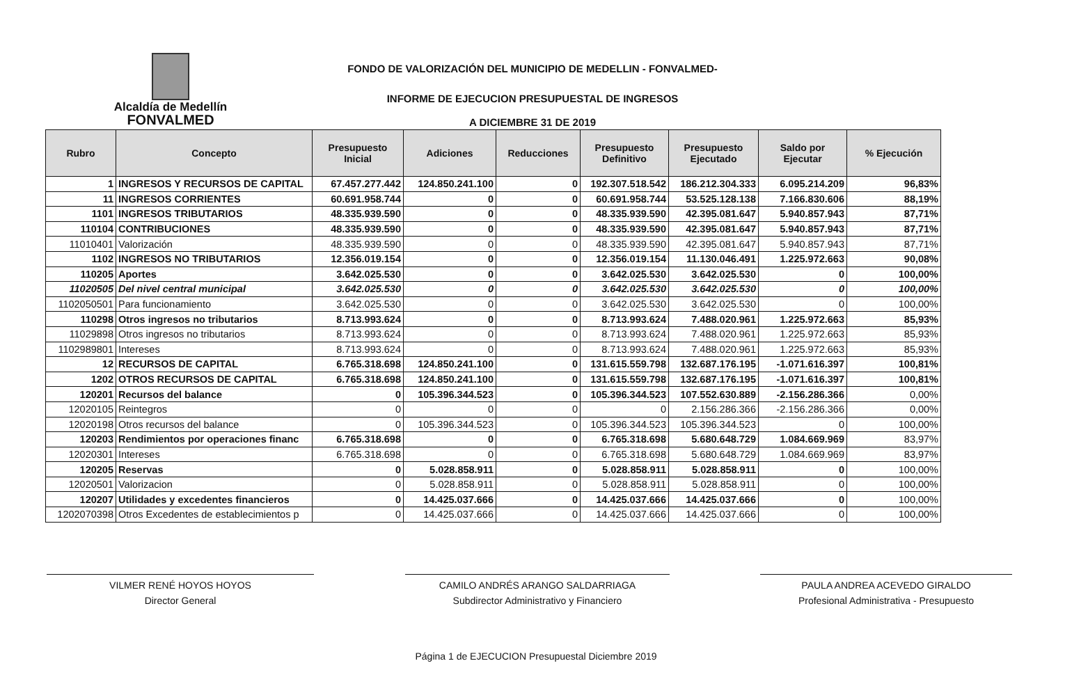Alcaldía de Medellín
FONVALMED
FONDO DE VALORIZACIÓN DEL MUNICIPIO DE MEDELLIN - FONVALMED-
INFORME DE EJECUCION PRESUPUESTAL DE INGRESOS
A DICIEMBRE 31 DE 2019
| Rubro | Concepto | Presupuesto Inicial | Adiciones | Reducciones | Presupuesto Definitivo | Presupuesto Ejecutado | Saldo por Ejecutar | % Ejecución |
| --- | --- | --- | --- | --- | --- | --- | --- | --- |
| 1 | INGRESOS Y RECURSOS DE CAPITAL | 67.457.277.442 | 124.850.241.100 | 0 | 192.307.518.542 | 186.212.304.333 | 6.095.214.209 | 96,83% |
| 11 | INGRESOS CORRIENTES | 60.691.958.744 | 0 | 0 | 60.691.958.744 | 53.525.128.138 | 7.166.830.606 | 88,19% |
| 1101 | INGRESOS TRIBUTARIOS | 48.335.939.590 | 0 | 0 | 48.335.939.590 | 42.395.081.647 | 5.940.857.943 | 87,71% |
| 110104 | CONTRIBUCIONES | 48.335.939.590 | 0 | 0 | 48.335.939.590 | 42.395.081.647 | 5.940.857.943 | 87,71% |
| 11010401 | Valorización | 48.335.939.590 | 0 | 0 | 48.335.939.590 | 42.395.081.647 | 5.940.857.943 | 87,71% |
| 1102 | INGRESOS NO TRIBUTARIOS | 12.356.019.154 | 0 | 0 | 12.356.019.154 | 11.130.046.491 | 1.225.972.663 | 90,08% |
| 110205 | Aportes | 3.642.025.530 | 0 | 0 | 3.642.025.530 | 3.642.025.530 | 0 | 100,00% |
| 11020505 | Del nivel central municipal | 3.642.025.530 | 0 | 0 | 3.642.025.530 | 3.642.025.530 | 0 | 100,00% |
| 1102050501 | Para funcionamiento | 3.642.025.530 | 0 | 0 | 3.642.025.530 | 3.642.025.530 | 0 | 100,00% |
| 110298 | Otros ingresos no tributarios | 8.713.993.624 | 0 | 0 | 8.713.993.624 | 7.488.020.961 | 1.225.972.663 | 85,93% |
| 11029898 | Otros ingresos no tributarios | 8.713.993.624 | 0 | 0 | 8.713.993.624 | 7.488.020.961 | 1.225.972.663 | 85,93% |
| 1102989801 | Intereses | 8.713.993.624 | 0 | 0 | 8.713.993.624 | 7.488.020.961 | 1.225.972.663 | 85,93% |
| 12 | RECURSOS DE CAPITAL | 6.765.318.698 | 124.850.241.100 | 0 | 131.615.559.798 | 132.687.176.195 | -1.071.616.397 | 100,81% |
| 1202 | OTROS RECURSOS DE CAPITAL | 6.765.318.698 | 124.850.241.100 | 0 | 131.615.559.798 | 132.687.176.195 | -1.071.616.397 | 100,81% |
| 120201 | Recursos del balance | 0 | 105.396.344.523 | 0 | 105.396.344.523 | 107.552.630.889 | -2.156.286.366 | 0,00% |
| 12020105 | Reintegros | 0 | 0 | 0 | 0 | 2.156.286.366 | -2.156.286.366 | 0,00% |
| 12020198 | Otros recursos del balance | 0 | 105.396.344.523 | 0 | 105.396.344.523 | 105.396.344.523 | 0 | 100,00% |
| 120203 | Rendimientos por operaciones financ | 6.765.318.698 | 0 | 0 | 6.765.318.698 | 5.680.648.729 | 1.084.669.969 | 83,97% |
| 12020301 | Intereses | 6.765.318.698 | 0 | 0 | 6.765.318.698 | 5.680.648.729 | 1.084.669.969 | 83,97% |
| 120205 | Reservas | 0 | 5.028.858.911 | 0 | 5.028.858.911 | 5.028.858.911 | 0 | 100,00% |
| 12020501 | Valorizacion | 0 | 5.028.858.911 | 0 | 5.028.858.911 | 5.028.858.911 | 0 | 100,00% |
| 120207 | Utilidades y excedentes financieros | 0 | 14.425.037.666 | 0 | 14.425.037.666 | 14.425.037.666 | 0 | 100,00% |
| 1202070398 | Otros Excedentes de establecimientos p | 0 | 14.425.037.666 | 0 | 14.425.037.666 | 14.425.037.666 | 0 | 100,00% |
VILMER RENÉ HOYOS HOYOS
Director General
CAMILO ANDRÉS ARANGO SALDARRIAGA
Subdirector Administrativo y Financiero
PAULA ANDREA ACEVEDO GIRALDO
Profesional Administrativa - Presupuesto
Página 1 de EJECUCION Presupuestal Diciembre 2019